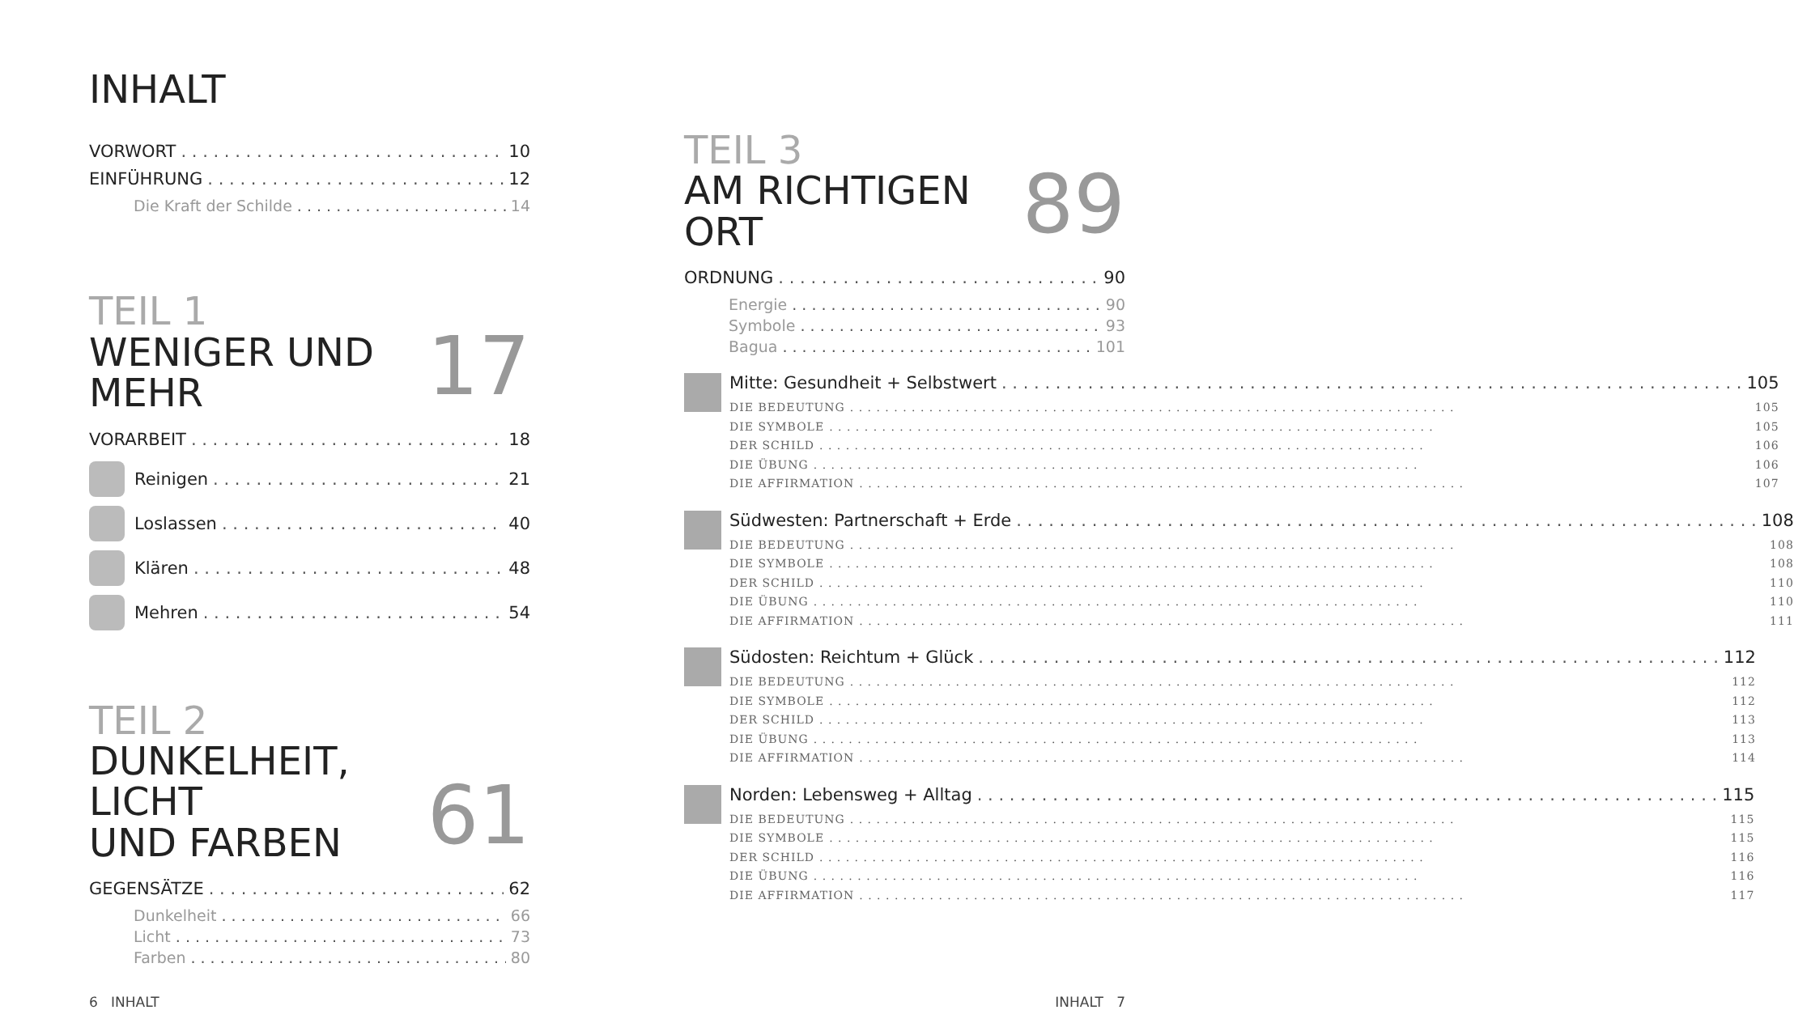INHALT
VORWORT 10
EINFÜHRUNG 12
Die Kraft der Schilde 14
TEIL 1
WENIGER UND MEHR
17
VORARBEIT 18
Reinigen 21
Loslassen 40
Klären 48
Mehren 54
TEIL 2
DUNKELHEIT, LICHT
UND FARBEN
61
GEGENSÄTZE 62
Dunkelheit 66
Licht 73
Farben 80
TEIL 3
AM RICHTIGEN ORT
89
ORDNUNG 90
Energie 90
Symbole 93
Bagua 101
Mitte: Gesundheit + Selbstwert 105
DIE BEDEUTUNG 105
DIE SYMBOLE 105
DER SCHILD 106
DIE ÜBUNG 106
DIE AFFIRMATION 107
Südwesten: Partnerschaft + Erde 108
DIE BEDEUTUNG 108
DIE SYMBOLE 108
DER SCHILD 110
DIE ÜBUNG 110
DIE AFFIRMATION 111
Südosten: Reichtum + Glück 112
DIE BEDEUTUNG 112
DIE SYMBOLE 112
DER SCHILD 113
DIE ÜBUNG 113
DIE AFFIRMATION 114
Norden: Lebensweg + Alltag 115
DIE BEDEUTUNG 115
DIE SYMBOLE 115
DER SCHILD 116
DIE ÜBUNG 116
DIE AFFIRMATION 117
6 INHALT INHALT 7